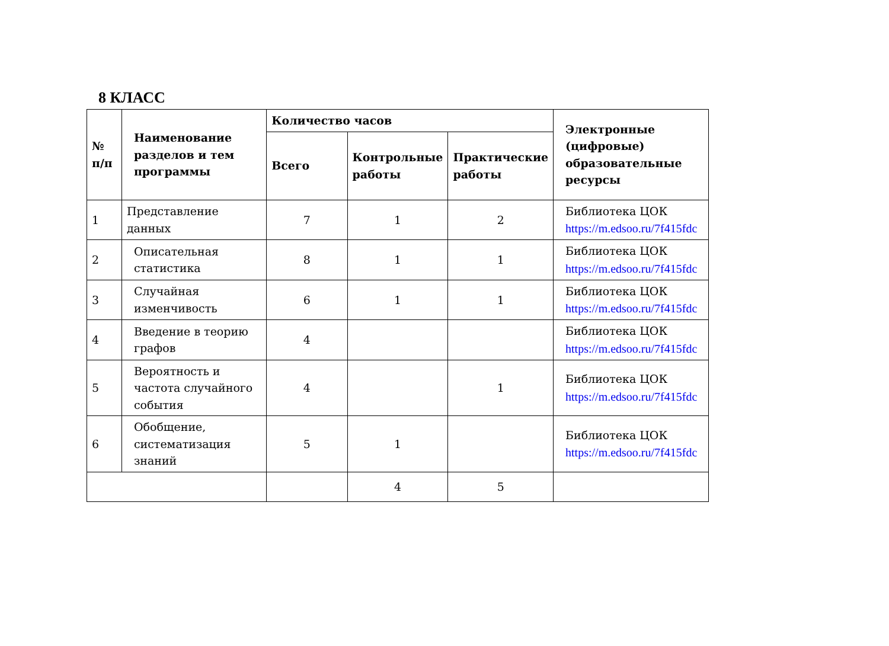8 КЛАСС
| № п/п | Наименование разделов и тем программы | Количество часов | | | Электронные (цифровые) образовательные ресурсы |
| --- | --- | --- | --- | --- | --- |
| | | Всего | Контрольные работы | Практические работы | |
| 1 | Представление данных | 7 | 1 | 2 | Библиотека ЦОК https://m.edsoo.ru/7f415fdc |
| 2 | Описательная статистика | 8 | 1 | 1 | Библиотека ЦОК https://m.edsoo.ru/7f415fdc |
| 3 | Случайная изменчивость | 6 | 1 | 1 | Библиотека ЦОК https://m.edsoo.ru/7f415fdc |
| 4 | Введение в теорию графов | 4 | | | Библиотека ЦОК https://m.edsoo.ru/7f415fdc |
| 5 | Вероятность и частота случайного события | 4 | | 1 | Библиотека ЦОК https://m.edsoo.ru/7f415fdc |
| 6 | Обобщение, систематизация знаний | 5 | 1 | | Библиотека ЦОК https://m.edsoo.ru/7f415fdc |
| | | | 4 | 5 | |